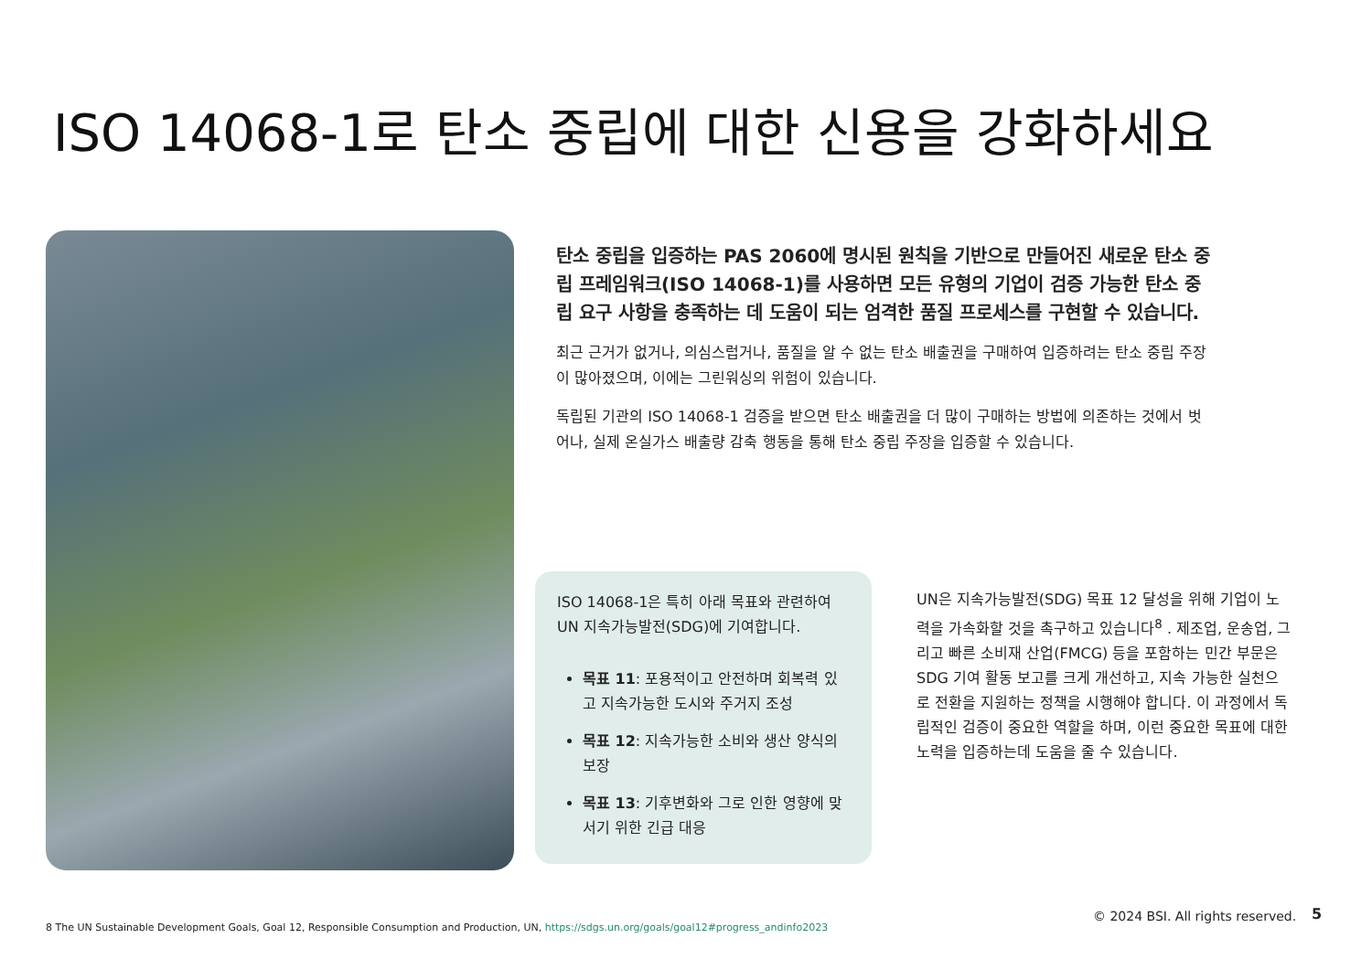ISO 14068-1로 탄소 중립에 대한 신용을 강화하세요
탄소 중립을 입증하는 PAS 2060에 명시된 원칙을 기반으로 만들어진 새로운 탄소 중립 프레임워크(ISO 14068-1)를 사용하면 모든 유형의 기업이 검증 가능한 탄소 중립 요구 사항을 충족하는 데 도움이 되는 엄격한 품질 프로세스를 구현할 수 있습니다.
최근 근거가 없거나, 의심스럽거나, 품질을 알 수 없는 탄소 배출권을 구매하여 입증하려는 탄소 중립 주장이 많아졌으며, 이에는 그린워싱의 위험이 있습니다.
독립된 기관의 ISO 14068-1 검증을 받으면 탄소 배출권을 더 많이 구매하는 방법에 의존하는 것에서 벗어나, 실제 온실가스 배출량 감축 행동을 통해 탄소 중립 주장을 입증할 수 있습니다.
ISO 14068-1은 특히 아래 목표와 관련하여 UN 지속가능발전(SDG)에 기여합니다.
목표 11: 포용적이고 안전하며 회복력 있고 지속가능한 도시와 주거지 조성
목표 12: 지속가능한 소비와 생산 양식의 보장
목표 13: 기후변화와 그로 인한 영향에 맞서기 위한 긴급 대응
UN은 지속가능발전(SDG) 목표 12 달성을 위해 기업이 노력을 가속화할 것을 촉구하고 있습니다<sup>8</sup> . 제조업, 운송업, 그리고 빠른 소비재 산업(FMCG) 등을 포함하는 민간 부문은 SDG 기여 활동 보고를 크게 개선하고, 지속 가능한 실천으로 전환을 지원하는 정책을 시행해야 합니다. 이 과정에서 독립적인 검증이 중요한 역할을 하며, 이런 중요한 목표에 대한 노력을 입증하는데 도움을 줄 수 있습니다.
8 The UN Sustainable Development Goals, Goal 12, Responsible Consumption and Production, UN, https://sdgs.un.org/goals/goal12#progress_andinfo2023
© 2024 BSI. All rights reserved.
5